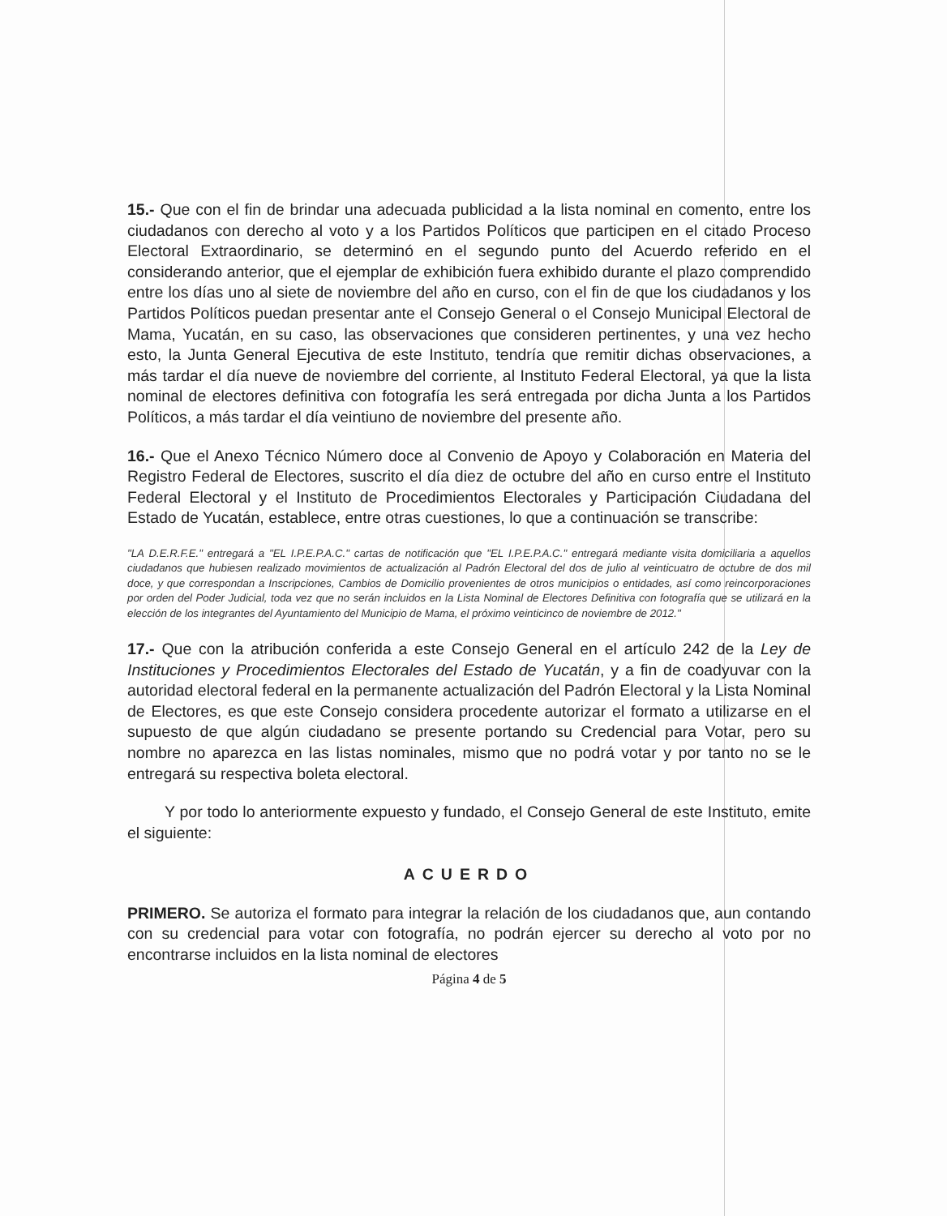15.- Que con el fin de brindar una adecuada publicidad a la lista nominal en comento, entre los ciudadanos con derecho al voto y a los Partidos Políticos que participen en el citado Proceso Electoral Extraordinario, se determinó en el segundo punto del Acuerdo referido en el considerando anterior, que el ejemplar de exhibición fuera exhibido durante el plazo comprendido entre los días uno al siete de noviembre del año en curso, con el fin de que los ciudadanos y los Partidos Políticos puedan presentar ante el Consejo General o el Consejo Municipal Electoral de Mama, Yucatán, en su caso, las observaciones que consideren pertinentes, y una vez hecho esto, la Junta General Ejecutiva de este Instituto, tendría que remitir dichas observaciones, a más tardar el día nueve de noviembre del corriente, al Instituto Federal Electoral, ya que la lista nominal de electores definitiva con fotografía les será entregada por dicha Junta a los Partidos Políticos, a más tardar el día veintiuno de noviembre del presente año.
16.- Que el Anexo Técnico Número doce al Convenio de Apoyo y Colaboración en Materia del Registro Federal de Electores, suscrito el día diez de octubre del año en curso entre el Instituto Federal Electoral y el Instituto de Procedimientos Electorales y Participación Ciudadana del Estado de Yucatán, establece, entre otras cuestiones, lo que a continuación se transcribe:
"LA D.E.R.F.E." entregará a "EL I.P.E.P.A.C." cartas de notificación que "EL I.P.E.P.A.C." entregará mediante visita domiciliaria a aquellos ciudadanos que hubiesen realizado movimientos de actualización al Padrón Electoral del dos de julio al veinticuatro de octubre de dos mil doce, y que correspondan a Inscripciones, Cambios de Domicilio provenientes de otros municipios o entidades, así como reincorporaciones por orden del Poder Judicial, toda vez que no serán incluidos en la Lista Nominal de Electores Definitiva con fotografía que se utilizará en la elección de los integrantes del Ayuntamiento del Municipio de Mama, el próximo veinticinco de noviembre de 2012."
17.- Que con la atribución conferida a este Consejo General en el artículo 242 de la Ley de Instituciones y Procedimientos Electorales del Estado de Yucatán, y a fin de coadyuvar con la autoridad electoral federal en la permanente actualización del Padrón Electoral y la Lista Nominal de Electores, es que este Consejo considera procedente autorizar el formato a utilizarse en el supuesto de que algún ciudadano se presente portando su Credencial para Votar, pero su nombre no aparezca en las listas nominales, mismo que no podrá votar y por tanto no se le entregará su respectiva boleta electoral.
Y por todo lo anteriormente expuesto y fundado, el Consejo General de este Instituto, emite el siguiente:
ACUERDO
PRIMERO. Se autoriza el formato para integrar la relación de los ciudadanos que, aun contando con su credencial para votar con fotografía, no podrán ejercer su derecho al voto por no encontrarse incluidos en la lista nominal de electores
Página 4 de 5